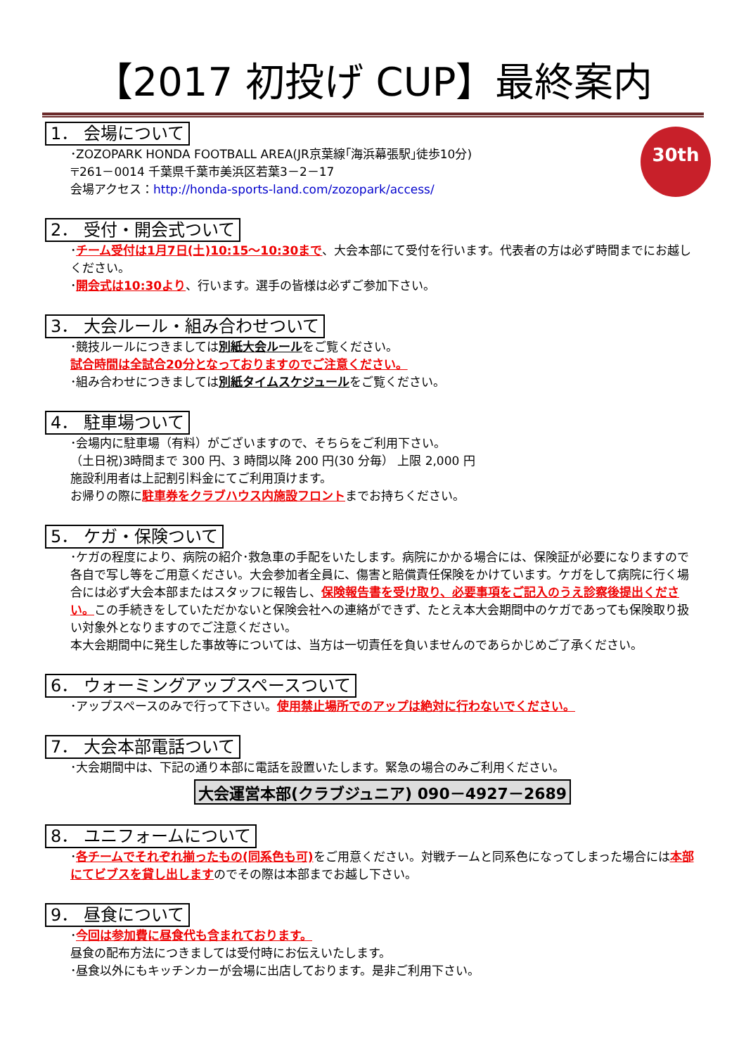【2017 初投げ CUP】最終案内
30th
1． 会場について
･ZOZOPARK HONDA FOOTBALL AREA(JR京葉線｢海浜幕張駅｣徒歩10分)
〒261－0014 千葉県千葉市美浜区若葉3－2－17
会場アクセス：http://honda-sports-land.com/zozopark/access/
2． 受付・開会式ついて
･チーム受付は1月7日(土)10:15～10:30まで、大会本部にて受付を行います。代表者の方は必ず時間までにお越しください。
･開会式は10:30より、行います。選手の皆様は必ずご参加下さい。
3． 大会ルール・組み合わせついて
･競技ルールにつきましては別紙大会ルールをご覧ください。
試合時間は全試合20分となっておりますのでご注意ください。
･組み合わせにつきましては別紙タイムスケジュールをご覧ください。
4． 駐車場ついて
･会場内に駐車場（有料）がございますので、そちらをご利用下さい。
（土日祝)3時間まで 300 円、3 時間以降 200 円(30 分毎） 上限 2,000 円
施設利用者は上記割引料金にてご利用頂けます。
お帰りの際に駐車券をクラブハウス内施設フロントまでお持ちください。
5． ケガ・保険ついて
･ケガの程度により、病院の紹介･救急車の手配をいたします。病院にかかる場合には、保険証が必要になりますので各自で写し等をご用意ください。大会参加者全員に、傷害と賠償責任保険をかけています。ケガをして病院に行く場合には必ず大会本部またはスタッフに報告し、保険報告書を受け取り、必要事項をご記入のうえ診察後提出ください。この手続きをしていただかないと保険会社への連絡ができず、たとえ本大会期間中のケガであっても保険取り扱い対象外となりますのでご注意ください。
本大会期間中に発生した事故等については、当方は一切責任を負いませんのであらかじめご了承ください。
6． ウォーミングアップスペースついて
･アップスペースのみで行って下さい。使用禁止場所でのアップは絶対に行わないでください。
7． 大会本部電話ついて
･大会期間中は、下記の通り本部に電話を設置いたします。緊急の場合のみご利用ください。
大会運営本部(クラブジュニア) 090－4927－2689
8． ユニフォームについて
･各チームでそれぞれ揃ったもの(同系色も可) をご用意ください。対戦チームと同系色になってしまった場合には本部にてビブスを貸し出しますのでその際は本部までお越し下さい。
9． 昼食について
･今回は参加費に昼食代も含まれております。
昼食の配布方法につきましては受付時にお伝えいたします。
･昼食以外にもキッチンカーが会場に出店しております。是非ご利用下さい。